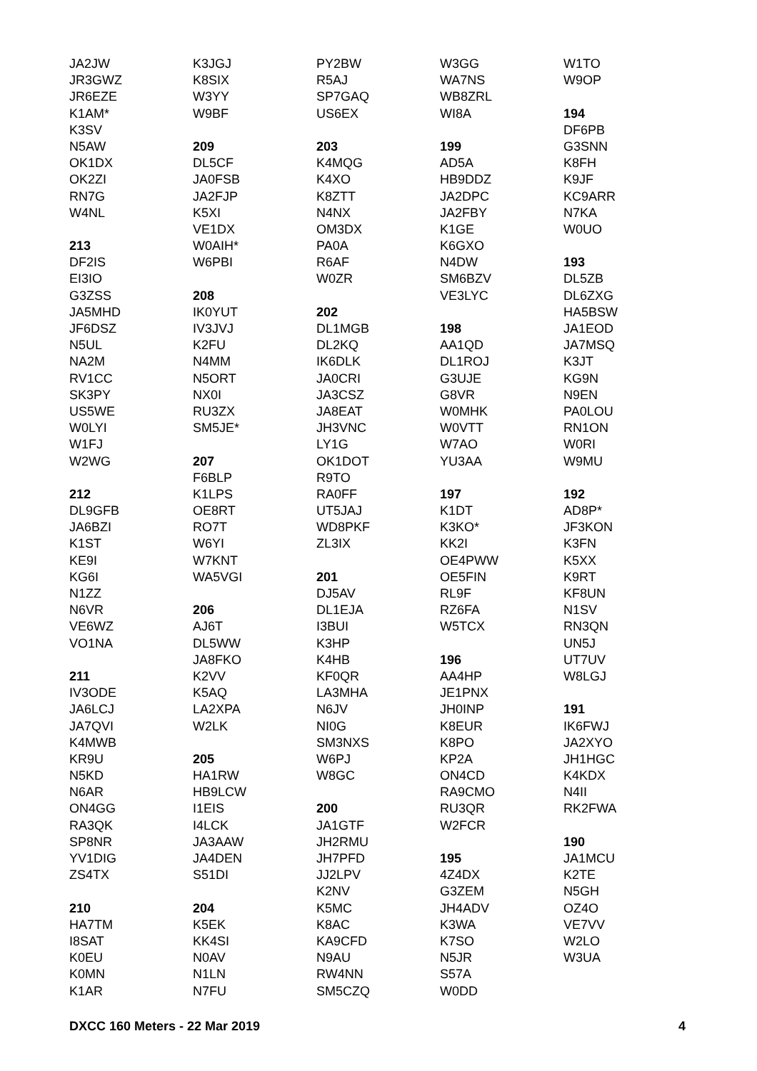JA2JW
JR3GWZ
JR6EZE
K1AM*
K3SV
N5AW
OK1DX
OK2ZI
RN7G
W4NL
213
DF2IS
EI3IO
G3ZSS
JA5MHD
JF6DSZ
N5UL
NA2M
RV1CC
SK3PY
US5WE
W0LYI
W1FJ
W2WG
212
DL9GFB
JA6BZI
K1ST
KE9I
KG6I
N1ZZ
N6VR
VE6WZ
VO1NA
211
IV3ODE
JA6LCJ
JA7QVI
K4MWB
KR9U
N5KD
N6AR
ON4GG
RA3QK
SP8NR
YV1DIG
ZS4TX
210
HA7TM
I8SAT
K0EU
K0MN
K1AR
K3JGJ
K8SIX
W3YY
W9BF
209
DL5CF
JA0FSB
JA2FJP
K5XI
VE1DX
W0AIH*
W6PBI
208
IK0YUT
IV3JVJ
K2FU
N4MM
N5ORT
NX0I
RU3ZX
SM5JE*
207
F6BLP
K1LPS
OE8RT
RO7T
W6YI
W7KNT
WA5VGI
206
AJ6T
DL5WW
JA8FKO
K2VV
K5AQ
LA2XPA
W2LK
205
HA1RW
HB9LCW
I1EIS
I4LCK
JA3AAW
JA4DEN
S51DI
204
K5EK
KK4SI
N0AV
N1LN
N7FU
PY2BW
R5AJ
SP7GAQ
US6EX
203
K4MQG
K4XO
K8ZTT
N4NX
OM3DX
PA0A
R6AF
W0ZR
202
DL1MGB
DL2KQ
IK6DLK
JA0CRI
JA3CSZ
JA8EAT
JH3VNC
LY1G
OK1DOT
R9TO
RA0FF
UT5JAJ
WD8PKF
ZL3IX
201
DJ5AV
DL1EJA
I3BUI
K3HP
K4HB
KF0QR
LA3MHA
N6JV
NI0G
SM3NXS
W6PJ
W8GC
200
JA1GTF
JH2RMU
JH7PFD
JJ2LPV
K2NV
K5MC
K8AC
KA9CFD
N9AU
RW4NN
SM5CZQ
W3GG
WA7NS
WB8ZRL
WI8A
199
AD5A
HB9DDZ
JA2DPC
JA2FBY
K1GE
K6GXO
N4DW
SM6BZV
VE3LYC
198
AA1QD
DL1ROJ
G3UJE
G8VR
W0MHK
W0VTT
W7AO
YU3AA
197
K1DT
K3KO*
KK2I
OE4PWW
OE5FIN
RL9F
RZ6FA
W5TCX
196
AA4HP
JE1PNX
JH0INP
K8EUR
K8PO
KP2A
ON4CD
RA9CMO
RU3QR
W2FCR
195
4Z4DX
G3ZEM
JH4ADV
K3WA
K7SO
N5JR
S57A
W0DD
W1TO
W9OP
194
DF6PB
G3SNN
K8FH
K9JF
KC9ARR
N7KA
W0UO
193
DL5ZB
DL6ZXG
HA5BSW
JA1EOD
JA7MSQ
K3JT
KG9N
N9EN
PA0LOU
RN1ON
W0RI
W9MU
192
AD8P*
JF3KON
K3FN
K5XX
K9RT
KF8UN
N1SV
RN3QN
UN5J
UT7UV
W8LGJ
191
IK6FWJ
JA2XYO
JH1HGC
K4KDX
N4II
RK2FWA
190
JA1MCU
K2TE
N5GH
OZ4O
VE7VV
W2LO
W3UA
DXCC 160 Meters - 22 Mar 2019 4